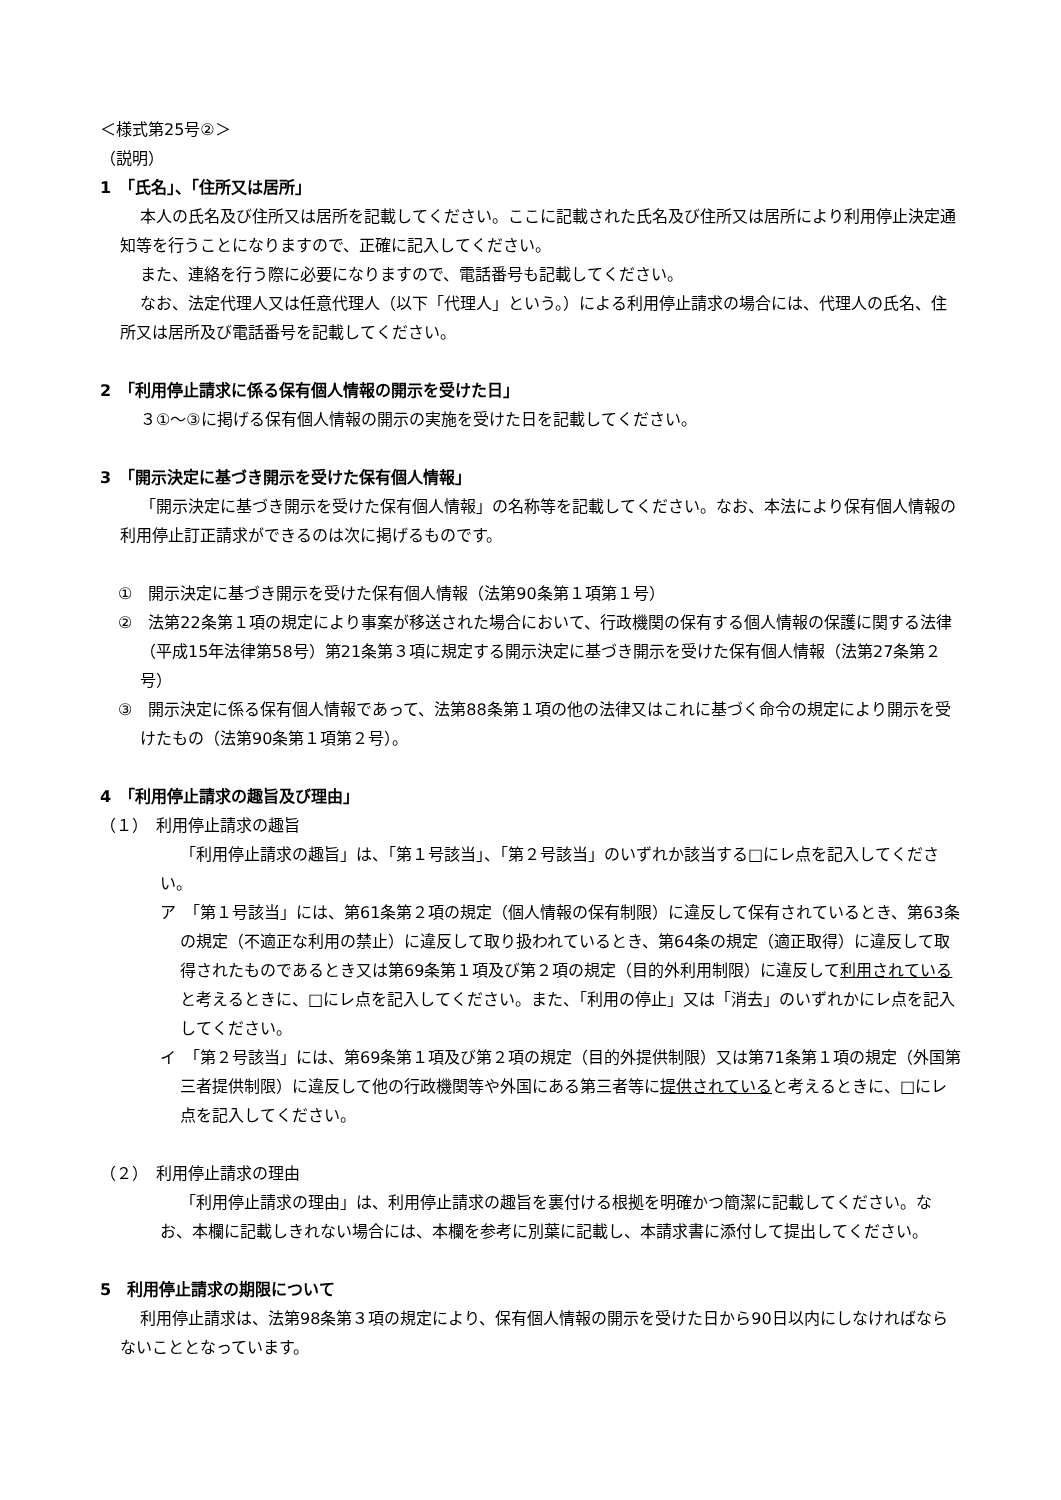＜様式第25号②＞
（説明）
1　「氏名」、「住所又は居所」
本人の氏名及び住所又は居所を記載してください。ここに記載された氏名及び住所又は居所により利用停止決定通知等を行うことになりますので、正確に記入してください。
また、連絡を行う際に必要になりますので、電話番号も記載してください。
なお、法定代理人又は任意代理人（以下「代理人」という。）による利用停止請求の場合には、代理人の氏名、住所又は居所及び電話番号を記載してください。
2　「利用停止請求に係る保有個人情報の開示を受けた日」
３①～③に掲げる保有個人情報の開示の実施を受けた日を記載してください。
3　「開示決定に基づき開示を受けた保有個人情報」
「開示決定に基づき開示を受けた保有個人情報」の名称等を記載してください。なお、本法により保有個人情報の利用停止訂正請求ができるのは次に掲げるものです。
①　開示決定に基づき開示を受けた保有個人情報（法第90条第１項第１号）
②　法第22条第１項の規定により事案が移送された場合において、行政機関の保有する個人情報の保護に関する法律（平成15年法律第58号）第21条第３項に規定する開示決定に基づき開示を受けた保有個人情報（法第27条第２号）
③　開示決定に係る保有個人情報であって、法第88条第１項の他の法律又はこれに基づく命令の規定により開示を受けたもの（法第90条第１項第２号）。
4　「利用停止請求の趣旨及び理由」
（１）　利用停止請求の趣旨
「利用停止請求の趣旨」は、「第１号該当」、「第２号該当」のいずれか該当する□にレ点を記入してください。
ア　「第１号該当」には、第61条第２項の規定（個人情報の保有制限）に違反して保有されているとき、第63条の規定（不適正な利用の禁止）に違反して取り扱われているとき、第64条の規定（適正取得）に違反して取得されたものであるとき又は第69条第１項及び第２項の規定（目的外利用制限）に違反して利用されていると考えるときに、□にレ点を記入してください。また、「利用の停止」又は「消去」のいずれかにレ点を記入してください。
イ　「第２号該当」には、第69条第１項及び第２項の規定（目的外提供制限）又は第71条第１項の規定（外国第三者提供制限）に違反して他の行政機関等や外国にある第三者等に提供されていると考えるときに、□にレ点を記入してください。
（２）　利用停止請求の理由
「利用停止請求の理由」は、利用停止請求の趣旨を裏付ける根拠を明確かつ簡潔に記載してください。なお、本欄に記載しきれない場合には、本欄を参考に別葉に記載し、本請求書に添付して提出してください。
5　利用停止請求の期限について
利用停止請求は、法第98条第３項の規定により、保有個人情報の開示を受けた日から90日以内にしなければならないこととなっています。